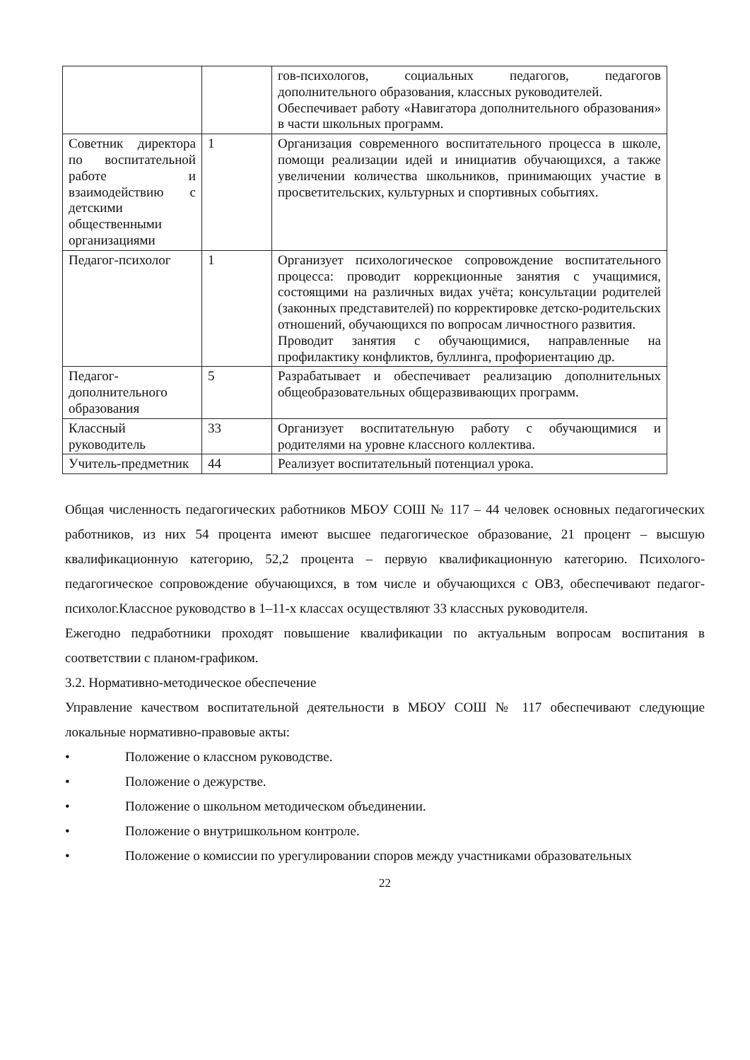| | | гов-психологов, социальных педагогов, педагогов дополнительного образования, классных руководителей. Обеспечивает работу «Навигатора дополнительного образования» в части школьных программ. |
| Советник директора по воспитательной работе и взаимодействию с детскими общественными организациями | 1 | Организация современного воспитательного процесса в школе, помощи реализации идей и инициатив обучающихся, а также увеличении количества школьников, принимающих участие в просветительских, культурных и спортивных событиях. |
| Педагог-психолог | 1 | Организует психологическое сопровождение воспитательного процесса: проводит коррекционные занятия с учащимися, состоящими на различных видах учёта; консультации родителей (законных представителей) по корректировке детско-родительских отношений, обучающихся по вопросам личностного развития. Проводит занятия с обучающимися, направленные на профилактику конфликтов, буллинга, профориентацию др. |
| Педагог-дополнительного образования | 5 | Разрабатывает и обеспечивает реализацию дополнительных общеобразовательных общеразвивающих программ. |
| Классный руководитель | 33 | Организует воспитательную работу с обучающимися и родителями на уровне классного коллектива. |
| Учитель-предметник | 44 | Реализует воспитательный потенциал урока. |
Общая численность педагогических работников МБОУ СОШ № 117 – 44 человек основных педагогических работников, из них 54 процента имеют высшее педагогическое образование, 21 процент – высшую квалификационную категорию, 52,2 процента – первую квалификационную категорию. Психолого-педагогическое сопровождение обучающихся, в том числе и обучающихся с ОВЗ, обеспечивают педагог-психолог.Классное руководство в 1–11-х классах осуществляют 33 классных руководителя.
Ежегодно педработники проходят повышение квалификации по актуальным вопросам воспитания в соответствии с планом-графиком.
3.2. Нормативно-методическое обеспечение
Управление качеством воспитательной деятельности в МБОУ СОШ № 117 обеспечивают следующие локальные нормативно-правовые акты:
• Положение о классном руководстве.
• Положение о дежурстве.
• Положение о школьном методическом объединении.
• Положение о внутришкольном контроле.
• Положение о комиссии по урегулировании споров между участниками образовательных
22